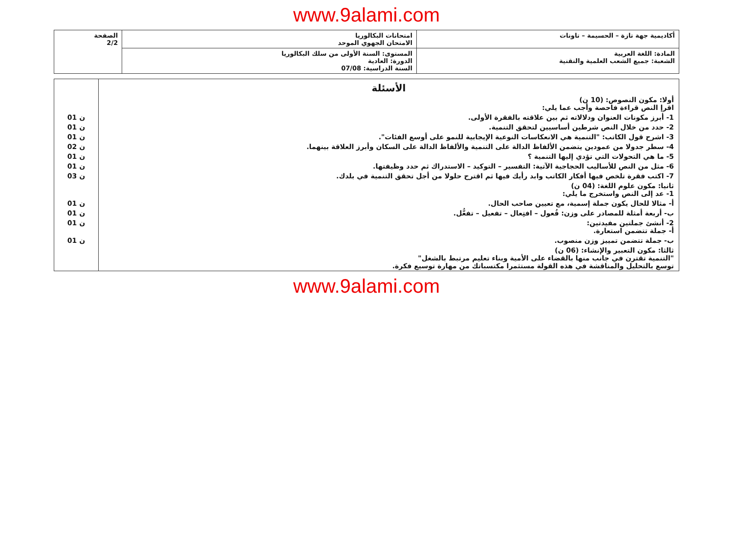www.9alami.com
| أكاديمية جهة تازة – الحسيمة – تاونات | امتحانات البكالوريا الامتحان الجهوي الموحد | الصفحة 2/2 |
| المادة: اللغة العربية الشعبة: جميع الشعب العلمية والتقنية | المستوى: السنة الأولى من سلك البكالوريا الدورة: العادية السنة الدراسية: 07/08 | |
| الأسئلة أولا: مكون النصوص: (10 ن) اقرإ النص قراءة فاحصة وأجب عما يلي: | |
| 1- أبرز مكونات العنوان ودلالاته ثم بين علاقته بالفقرة الأولى. | 01 ن |
| 2- حدد من خلال النص شرطين أساسيين لتحقق التنمية. | 01 ن |
| 3- اشرح قول الكاتب: "التنمية هي الانعكاسات النوعية الإيجابية للنمو على أوسع الفئات". | 01 ن |
| 4- سطر جدولا من عمودين يتضمن الألفاظ الدالة على التنمية والألفاظ الدالة على السكان وأبرز العلاقة بينهما. | 02 ن |
| 5- ما هي التحولات التي تؤدي إليها التنمية ؟ | 01 ن |
| 6- مثل من النص للأساليب الحجاجية الآتية: التفسير – التوكيد – الاستدراك ثم حدد وظيفتها. | 01 ن |
| 7- اكتب فقرة تلخص فيها أفكار الكاتب وابد رأيك فيها ثم اقترح حلولا من أجل تحقق التنمية في بلدك. | 03 ن |
| ثانيا: مكون علوم اللغة: (04 ن) 1- عد إلى النص واستخرج ما يلي: | |
| أ- مثالا للحال يكون جملة إسمية، مع تعيين صاحب الحال. | 01 ن |
| ب- أربعة أمثلة للمصادر على وزن: فُعول – افتِعال – تفعيل – تفعُّل. | 01 ن |
| 2- أنشئ جملتين مفيدتين: أ- جملة تتضمن استعارة. | 01 ن |
| ب- جملة تتضمن تمييز وزن منصوب. | 01 ن |
| ثالثا: مكون التعبير والإنشاء: (06 ن) "التنمية تقترن في جانب منها بالقضاء على الأمية وبناء تعليم مرتبط بالشغل" توسع بالتحليل والمناقشة في هذه القولة مستثمرا مكتسباتك من مهارة توسيع فكرة. | |
www.9alami.com